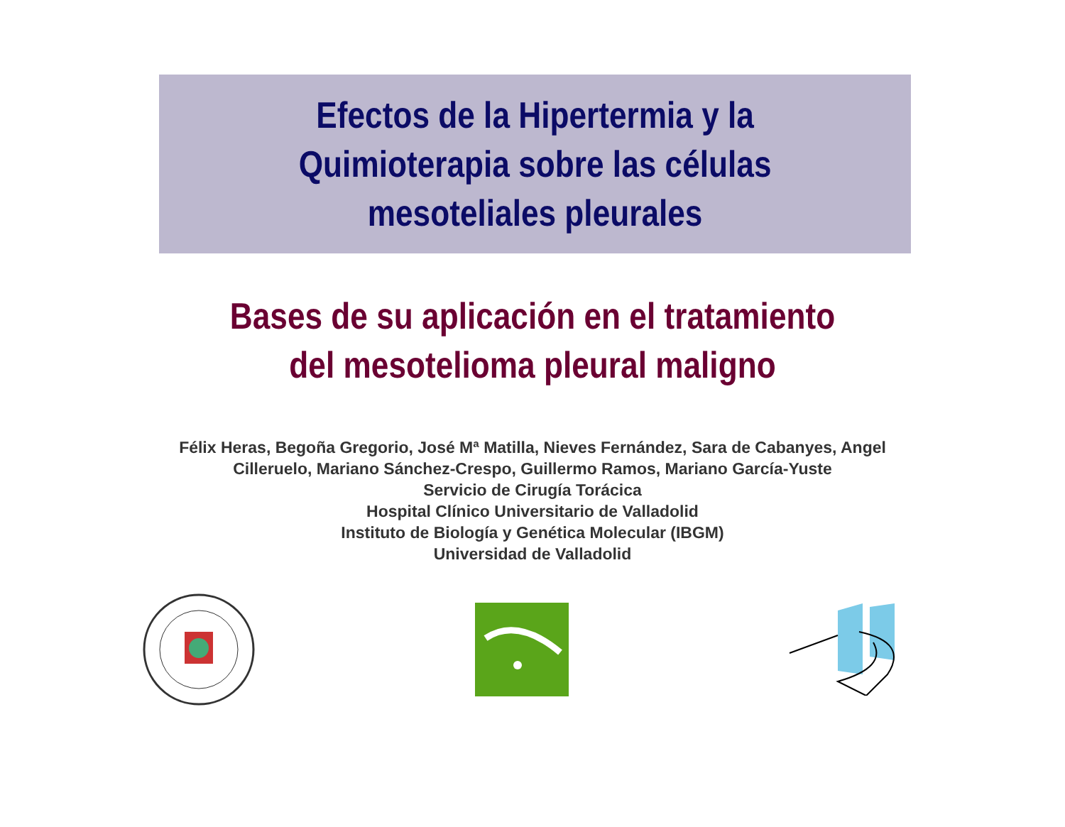Efectos de la Hipertermia y la
Quimioterapia sobre las células
mesoteliales pleurales
Bases de su aplicación en el tratamiento
del mesotelioma pleural maligno
Félix Heras, Begoña Gregorio, José Mª Matilla, Nieves Fernández, Sara de Cabanyes, Angel
Cilleruelo, Mariano Sánchez-Crespo, Guillermo Ramos, Mariano García-Yuste
Servicio de Cirugía Torácica
Hospital Clínico Universitario de Valladolid
Instituto de Biología y Genética Molecular (IBGM)
Universidad de Valladolid